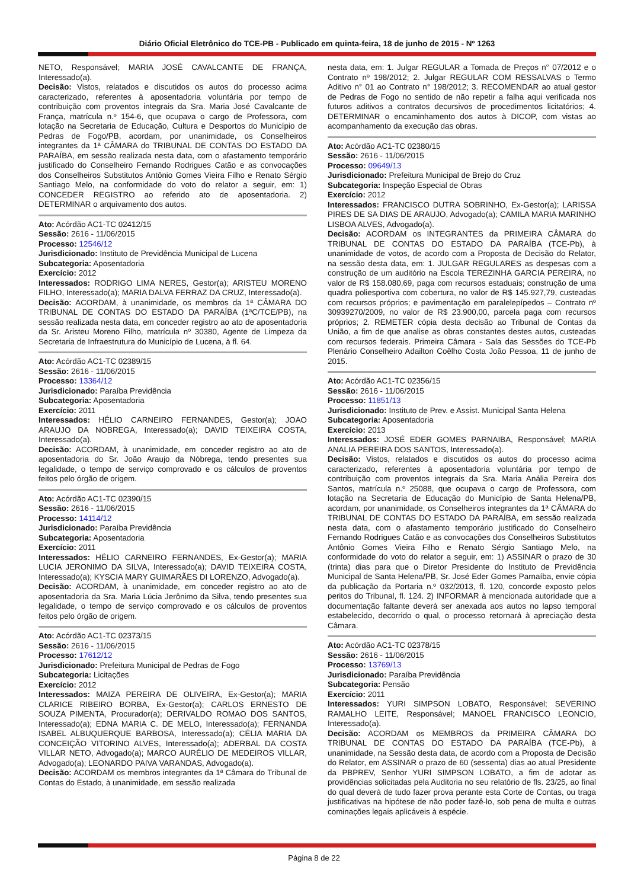Diário Oficial Eletrônico do TCE-PB - Publicado em quinta-feira, 18 de junho de 2015 - Nº 1263
NETO, Responsável; MARIA JOSÉ CAVALCANTE DE FRANÇA, Interessado(a).
Decisão: Vistos, relatados e discutidos os autos do processo acima caracterizado, referentes à aposentadoria voluntária por tempo de contribuição com proventos integrais da Sra. Maria José Cavalcante de França, matrícula n.º 154-6, que ocupava o cargo de Professora, com lotação na Secretaria de Educação, Cultura e Desportos do Município de Pedras de Fogo/PB, acordam, por unanimidade, os Conselheiros integrantes da 1ª CÂMARA do TRIBUNAL DE CONTAS DO ESTADO DA PARAÍBA, em sessão realizada nesta data, com o afastamento temporário justificado do Conselheiro Fernando Rodrigues Catão e as convocações dos Conselheiros Substitutos Antônio Gomes Vieira Filho e Renato Sérgio Santiago Melo, na conformidade do voto do relator a seguir, em: 1) CONCEDER REGISTRO ao referido ato de aposentadoria. 2) DETERMINAR o arquivamento dos autos.
Ato: Acórdão AC1-TC 02412/15
Sessão: 2616 - 11/06/2015
Processo: 12546/12
Jurisdicionado: Instituto de Previdência Municipal de Lucena
Subcategoria: Aposentadoria
Exercício: 2012
Interessados: RODRIGO LIMA NERES, Gestor(a); ARISTEU MORENO FILHO, Interessado(a); MARIA DALVA FERRAZ DA CRUZ, Interessado(a).
Decisão: ACORDAM, à unanimidade, os membros da 1ª CÂMARA DO TRIBUNAL DE CONTAS DO ESTADO DA PARAÍBA (1ªC/TCE/PB), na sessão realizada nesta data, em conceder registro ao ato de aposentadoria da Sr. Aristeu Moreno Filho, matrícula nº 30380, Agente de Limpeza da Secretaria de Infraestrutura do Município de Lucena, à fl. 64.
Ato: Acórdão AC1-TC 02389/15
Sessão: 2616 - 11/06/2015
Processo: 13364/12
Jurisdicionado: Paraíba Previdência
Subcategoria: Aposentadoria
Exercício: 2011
Interessados: HÉLIO CARNEIRO FERNANDES, Gestor(a); JOAO ARAUJO DA NOBREGA, Interessado(a); DAVID TEIXEIRA COSTA, Interessado(a).
Decisão: ACORDAM, à unanimidade, em conceder registro ao ato de aposentadoria do Sr. João Araujo da Nóbrega, tendo presentes sua legalidade, o tempo de serviço comprovado e os cálculos de proventos feitos pelo órgão de origem.
Ato: Acórdão AC1-TC 02390/15
Sessão: 2616 - 11/06/2015
Processo: 14114/12
Jurisdicionado: Paraíba Previdência
Subcategoria: Aposentadoria
Exercício: 2011
Interessados: HÉLIO CARNEIRO FERNANDES, Ex-Gestor(a); MARIA LUCIA JERONIMO DA SILVA, Interessado(a); DAVID TEIXEIRA COSTA, Interessado(a); KYSCIA MARY GUIMARÃES DI LORENZO, Advogado(a).
Decisão: ACORDAM, à unanimidade, em conceder registro ao ato de aposentadoria da Sra. Maria Lúcia Jerônimo da Silva, tendo presentes sua legalidade, o tempo de serviço comprovado e os cálculos de proventos feitos pelo órgão de origem.
Ato: Acórdão AC1-TC 02373/15
Sessão: 2616 - 11/06/2015
Processo: 17612/12
Jurisdicionado: Prefeitura Municipal de Pedras de Fogo
Subcategoria: Licitações
Exercício: 2012
Interessados: MAIZA PEREIRA DE OLIVEIRA, Ex-Gestor(a); MARIA CLARICE RIBEIRO BORBA, Ex-Gestor(a); CARLOS ERNESTO DE SOUZA PIMENTA, Procurador(a); DERIVALDO ROMAO DOS SANTOS, Interessado(a); EDNA MARIA C. DE MELO, Interessado(a); FERNANDA ISABEL ALBUQUERQUE BARBOSA, Interessado(a); CÉLIA MARIA DA CONCEIÇÃO VITORINO ALVES, Interessado(a); ADERBAL DA COSTA VILLAR NETO, Advogado(a); MARCO AURÉLIO DE MEDEIROS VILLAR, Advogado(a); LEONARDO PAIVA VARANDAS, Advogado(a).
Decisão: ACORDAM os membros integrantes da 1ª Câmara do Tribunal de Contas do Estado, à unanimidade, em sessão realizada
nesta data, em: 1. Julgar REGULAR a Tomada de Preços n° 07/2012 e o Contrato nº 198/2012; 2. Julgar REGULAR COM RESSALVAS o Termo Aditivo n° 01 ao Contrato n° 198/2012; 3. RECOMENDAR ao atual gestor de Pedras de Fogo no sentido de não repetir a falha aqui verificada nos futuros aditivos a contratos decursivos de procedimentos licitatórios; 4. DETERMINAR o encaminhamento dos autos à DICOP, com vistas ao acompanhamento da execução das obras.
Ato: Acórdão AC1-TC 02380/15
Sessão: 2616 - 11/06/2015
Processo: 09649/13
Jurisdicionado: Prefeitura Municipal de Brejo do Cruz
Subcategoria: Inspeção Especial de Obras
Exercício: 2012
Interessados: FRANCISCO DUTRA SOBRINHO, Ex-Gestor(a); LARISSA PIRES DE SA DIAS DE ARAUJO, Advogado(a); CAMILA MARIA MARINHO LISBOA ALVES, Advogado(a).
Decisão: ACORDAM os INTEGRANTES da PRIMEIRA CÂMARA do TRIBUNAL DE CONTAS DO ESTADO DA PARAÍBA (TCE-Pb), à unanimidade de votos, de acordo com a Proposta de Decisão do Relator, na sessão desta data, em: 1. JULGAR REGULARES as despesas com a construção de um auditório na Escola TEREZINHA GARCIA PEREIRA, no valor de R$ 158.080,69, paga com recursos estaduais; construção de uma quadra poliesportiva com cobertura, no valor de R$ 145.927,79, custeadas com recursos próprios; e pavimentação em paralelepípedos – Contrato nº 30939270/2009, no valor de R$ 23.900,00, parcela paga com recursos próprios; 2. REMETER cópia desta decisão ao Tribunal de Contas da União, a fim de que analise as obras constantes destes autos, custeadas com recursos federais. Primeira Câmara - Sala das Sessões do TCE-Pb Plenário Conselheiro Adailton Coêlho Costa João Pessoa, 11 de junho de 2015.
Ato: Acórdão AC1-TC 02356/15
Sessão: 2616 - 11/06/2015
Processo: 11851/13
Jurisdicionado: Instituto de Prev. e Assist. Municipal Santa Helena
Subcategoria: Aposentadoria
Exercício: 2013
Interessados: JOSÉ EDER GOMES PARNAIBA, Responsável; MARIA ANALIA PEREIRA DOS SANTOS, Interessado(a).
Decisão: Vistos, relatados e discutidos os autos do processo acima caracterizado, referentes à aposentadoria voluntária por tempo de contribuição com proventos integrais da Sra. Maria Anália Pereira dos Santos, matrícula n.º 25088, que ocupava o cargo de Professora, com lotação na Secretaria de Educação do Município de Santa Helena/PB, acordam, por unanimidade, os Conselheiros integrantes da 1ª CÂMARA do TRIBUNAL DE CONTAS DO ESTADO DA PARAÍBA, em sessão realizada nesta data, com o afastamento temporário justificado do Conselheiro Fernando Rodrigues Catão e as convocações dos Conselheiros Substitutos Antônio Gomes Vieira Filho e Renato Sérgio Santiago Melo, na conformidade do voto do relator a seguir, em: 1) ASSINAR o prazo de 30 (trinta) dias para que o Diretor Presidente do Instituto de Previdência Municipal de Santa Helena/PB, Sr. José Eder Gomes Parnaíba, envie cópia da publicação da Portaria n.º 032/2013, fl. 120, concorde exposto pelos peritos do Tribunal, fl. 124. 2) INFORMAR à mencionada autoridade que a documentação faltante deverá ser anexada aos autos no lapso temporal estabelecido, decorrido o qual, o processo retornará à apreciação desta Câmara.
Ato: Acórdão AC1-TC 02378/15
Sessão: 2616 - 11/06/2015
Processo: 13769/13
Jurisdicionado: Paraíba Previdência
Subcategoria: Pensão
Exercício: 2011
Interessados: YURI SIMPSON LOBATO, Responsável; SEVERINO RAMALHO LEITE, Responsável; MANOEL FRANCISCO LEONCIO, Interessado(a).
Decisão: ACORDAM os MEMBROS da PRIMEIRA CÂMARA DO TRIBUNAL DE CONTAS DO ESTADO DA PARAÍBA (TCE-Pb), à unanimidade, na Sessão desta data, de acordo com a Proposta de Decisão do Relator, em ASSINAR o prazo de 60 (sessenta) dias ao atual Presidente da PBPREV, Senhor YURI SIMPSON LOBATO, a fim de adotar as providências solicitadas pela Auditoria no seu relatório de fls. 23/25, ao final do qual deverá de tudo fazer prova perante esta Corte de Contas, ou traga justificativas na hipótese de não poder fazê-lo, sob pena de multa e outras cominações legais aplicáveis à espécie.
Página 8 de 22